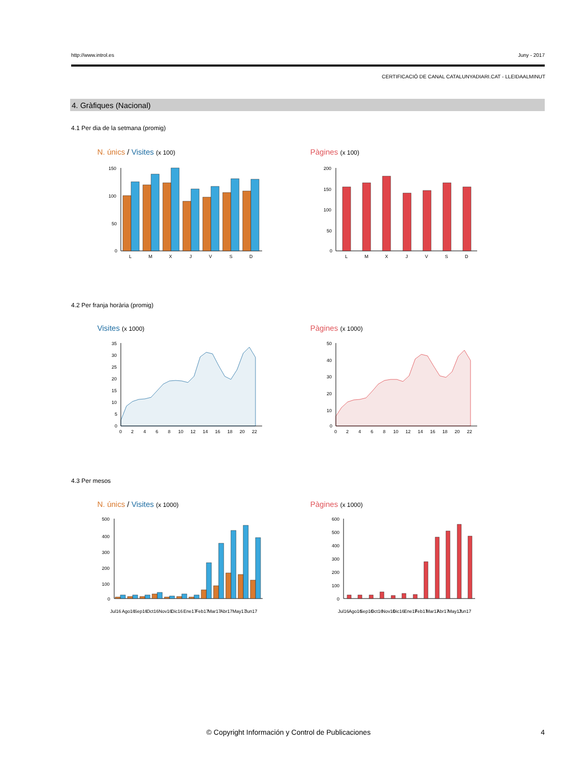http://www.introl.es Juny - 2017
CERTIFICACIÓ DE CANAL CATALUNYADIARI.CAT - LLEIDAALMINUT
4. Gràfiques (Nacional)
4.1 Per dia de la setmana (promig)
N. únics / Visites (x 100) Pàgines (x 100)
150
100
50
0
L
M
X
J
V
S
D
200
150
100
50
0
L
M
X
J
V
S
D
4.2 Per franja horària (promig)
Visites (x 1000) Pàgines (x 1000)
35
30
25
20
15
10
5
0
0
2
4
6
8
10
12
14
16
18
20
22
50
40
30
20
10
0
0
2
4
6
8
10
12
14
16
18
20
22
4.3 Per mesos
N. únics / Visites (x 1000) Pàgines (x 1000)
500
400
300
200
100
0
Jul16
Ago16
Sep16
Oct16
Nov16
Dic16
Ene17
Feb17
Mar17
Abr17
May17
Jun17
600
500
400
300
200
100
0
Jul16
Ago16
Sep16
Oct16
Nov16
Dic16
Ene17
Feb17
Mar17
Abr17
May17
Jun17
© Copyright Información y Control de Publicaciones 4